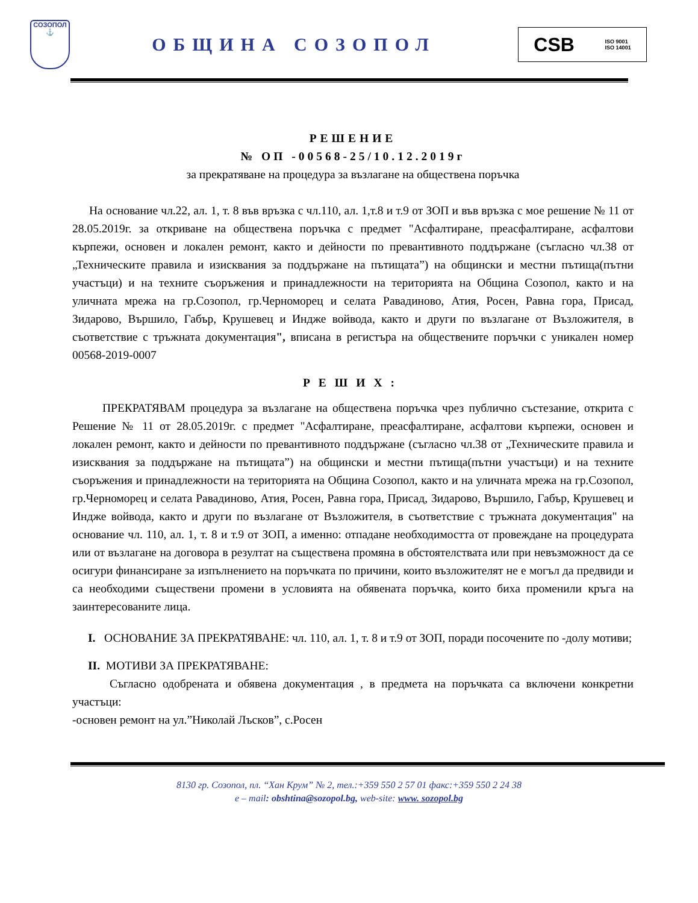СОЗОПОЛ
⚓
ОБЩИНА СОЗОПОЛ
CSB ISO 9001
ISO 14001
РЕШЕНИЕ
№ ОП -00568-25/10.12.2019г
за прекратяване на процедура за възлагане на обществена поръчка
На основание чл.22, ал. 1, т. 8 във връзка с чл.110, ал. 1,т.8 и т.9 от ЗОП и във връзка с мое решение № 11 от 28.05.2019г. за откриване на обществена поръчка с предмет "Асфалтиране, преасфалтиране, асфалтови кърпежи, основен и локален ремонт, както и дейности по превантивното поддържане (съгласно чл.38 от „Техническите правила и изисквания за поддържане на пътищата”) на общински и местни пътища(пътни участъци) и на техните съоръжения и принадлежности на територията на Община Созопол, както и на уличната мрежа на гр.Созопол, гр.Черноморец и селата Равадиново, Атия, Росен, Равна гора, Присад, Зидарово, Вършило, Габър, Крушевец и Индже войвода, както и други по възлагане от Възложителя, в съответствие с тръжната документация", вписана в регистъра на обществените поръчки с уникален номер 00568-2019-0007
РЕШИХ:
ПРЕКРАТЯВАМ процедура за възлагане на обществена поръчка чрез публично състезание, открита с Решение № 11 от 28.05.2019г. с предмет "Асфалтиране, преасфалтиране, асфалтови кърпежи, основен и локален ремонт, както и дейности по превантивното поддържане (съгласно чл.38 от „Техническите правила и изисквания за поддържане на пътищата”) на общински и местни пътища(пътни участъци) и на техните съоръжения и принадлежности на територията на Община Созопол, както и на уличната мрежа на гр.Созопол, гр.Черноморец и селата Равадиново, Атия, Росен, Равна гора, Присад, Зидарово, Вършило, Габър, Крушевец и Индже войвода, както и други по възлагане от Възложителя, в съответствие с тръжната документация" на основание чл. 110, ал. 1, т. 8 и т.9 от ЗОП, а именно: отпадане необходимостта от провеждане на процедурата или от възлагане на договора в резултат на съществена промяна в обстоятелствата или при невъзможност да се осигури финансиране за изпълнението на поръчката по причини, които възложителят не е могъл да предвиди и са необходими съществени промени в условията на обявената поръчка, които биха променили кръга на заинтересованите лица.
I. ОСНОВАНИЕ ЗА ПРЕКРАТЯВАНЕ: чл. 110, ал. 1, т. 8 и т.9 от ЗОП, поради посочените по -долу мотиви;
II. МОТИВИ ЗА ПРЕКРАТЯВАНЕ:
Съгласно одобрената и обявена документация , в предмета на поръчката са включени конкретни участъци:
-основен ремонт на ул.”Николай Лъсков”, с.Росен
8130 гр. Созопол, пл. “Хан Крум” № 2, тел.:+359 550 2 57 01 факс:+359 550 2 24 38
e – mail: obshtina@sozopol.bg, web-site: www. sozopol.bg